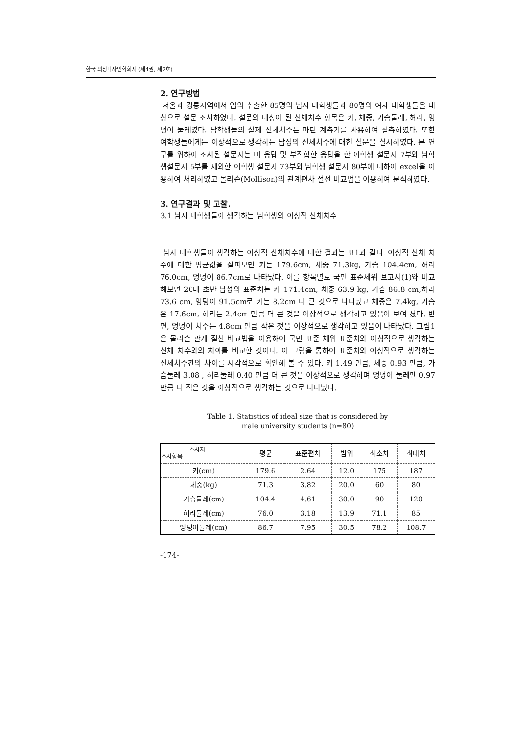한국 의상디자인학회지 (제4권, 제2호)
2. 연구방법
서울과 강릉지역에서 임의 추출한 85명의 남자 대학생들과 80명의 여자 대학생들을 대상으로 설문 조사하였다. 설문의 대상이 된 신체치수 항목은 키, 체중, 가슴둘레, 허리, 엉덩이 둘레였다. 남학생들의 실제 신체치수는 마틴 계측기를 사용하여 실측하였다. 또한 여학생들에게는 이상적으로 생각하는 남성의 신체치수에 대한 설문을 실시하였다. 본 연구를 위하여 조사된 설문지는 미 응답 및 부적합한 응답을 한 여학생 설문지 7부와 남학생설문지 5부를 제외한 여학생 설문지 73부와 남학생 설문지 80부에 대하여 excel을 이용하여 처리하였고 몰리슨(Mollison)의 관계편차 절선 비교법을 이용하여 분석하였다.
3. 연구결과 및 고찰.
3.1 남자 대학생들이 생각하는 남학생의 이상적 신체치수
남자 대학생들이 생각하는 이상적 신체치수에 대한 결과는 표1과 같다. 이상적 신체 치수에 대한 평균값을 살펴보면 키는 179.6cm, 체중 71.3kg, 가슴 104.4cm, 허리 76.0cm, 엉덩이 86.7cm로 나타났다. 이를 항목별로 국민 표준체위 보고서(1)와 비교해보면 20대 초반 남성의 표준치는 키 171.4cm, 체중 63.9 kg, 가슴 86.8 cm,허리 73.6 cm, 엉덩이 91.5cm로 키는 8.2cm 더 큰 것으로 나타났고 체중은 7.4kg, 가슴은 17.6cm, 허리는 2.4cm 만큼 더 큰 것을 이상적으로 생각하고 있음이 보여 졌다. 반면, 엉덩이 치수는 4.8cm 만큼 작은 것을 이상적으로 생각하고 있음이 나타났다. 그림1은 몰리슨 관계 절선 비교법을 이용하여 국민 표준 체위 표준치와 이상적으로 생각하는 신체 치수와의 차이를 비교한 것이다. 이 그림을 통하여 표준치와 이상적으로 생각하는 신체치수간의 차이를 시각적으로 확인해 볼 수 있다. 키 1.49 만큼, 체중 0.93 만큼, 가슴둘레 3.08 , 허리둘레 0.40 만큼 더 큰 것을 이상적으로 생각하며 엉덩이 둘레만 0.97 만큼 더 작은 것을 이상적으로 생각하는 것으로 나타났다.
Table 1. Statistics of ideal size that is considered by
male university students (n=80)
| 조사치 조사항목 | 평균 | 표준편차 | 범위 | 최소치 | 최대치 |
| --- | --- | --- | --- | --- | --- |
| 키(cm) | 179.6 | 2.64 | 12.0 | 175 | 187 |
| 체중(kg) | 71.3 | 3.82 | 20.0 | 60 | 80 |
| 가슴둘레(cm) | 104.4 | 4.61 | 30.0 | 90 | 120 |
| 허리둘레(cm) | 76.0 | 3.18 | 13.9 | 71.1 | 85 |
| 엉덩이둘레(cm) | 86.7 | 7.95 | 30.5 | 78.2 | 108.7 |
-174-